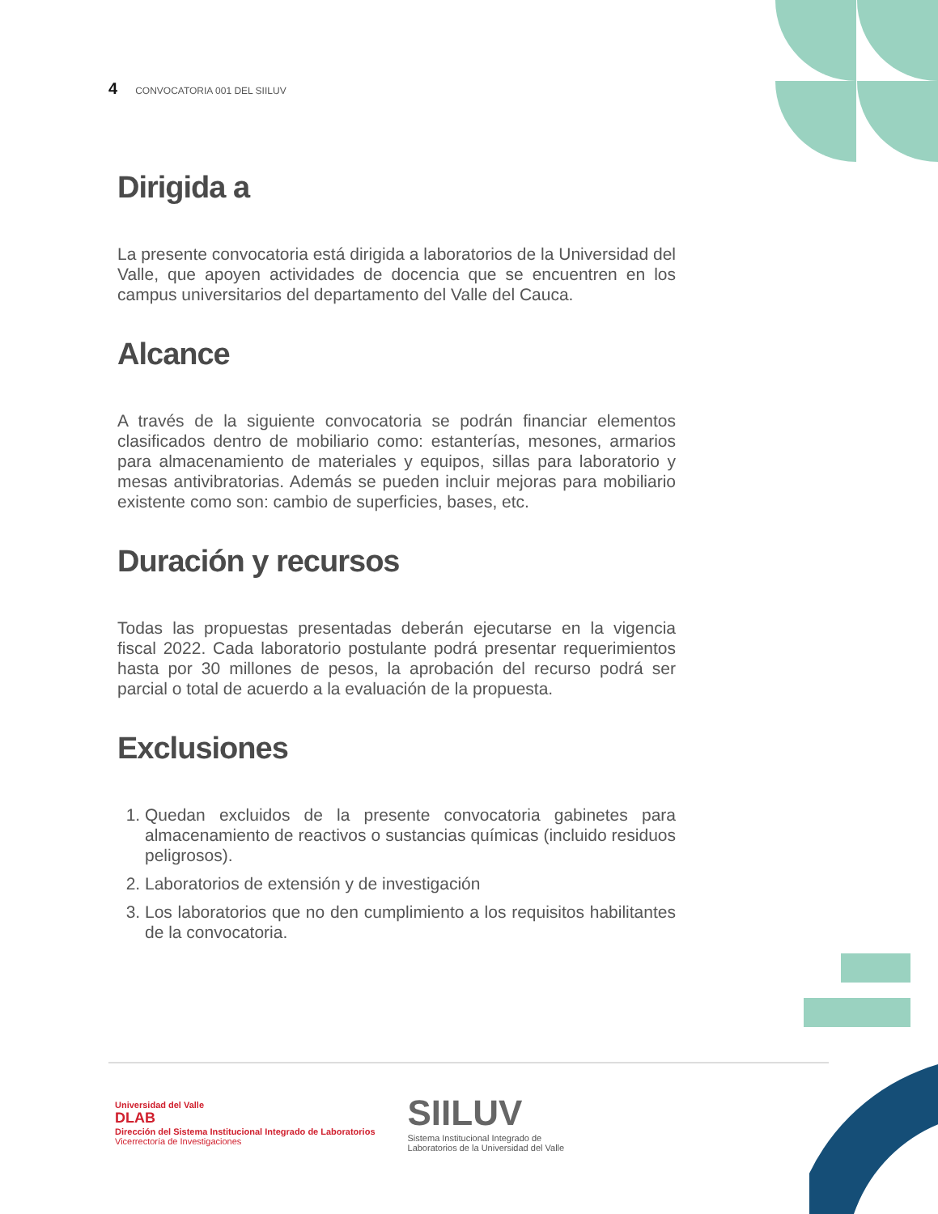4 CONVOCATORIA 001 DEL SIILUV
Dirigida a
La presente convocatoria está dirigida a laboratorios de la Universidad del Valle, que apoyen actividades de docencia que se encuentren en los campus universitarios del departamento del Valle del Cauca.
Alcance
A través de la siguiente convocatoria se podrán financiar elementos clasificados dentro de mobiliario como: estanterías, mesones, armarios para almacenamiento de materiales y equipos, sillas para laboratorio y mesas antivibratorias. Además se pueden incluir mejoras para mobiliario existente como son: cambio de superficies, bases, etc.
Duración y recursos
Todas las propuestas presentadas deberán ejecutarse en la vigencia fiscal 2022. Cada laboratorio postulante podrá presentar requerimientos hasta por 30 millones de pesos, la aprobación del recurso podrá ser parcial o total de acuerdo a la evaluación de la propuesta.
Exclusiones
1. Quedan excluidos de la presente convocatoria gabinetes para almacenamiento de reactivos o sustancias químicas (incluido residuos peligrosos).
2. Laboratorios de extensión y de investigación
3. Los laboratorios que no den cumplimiento a los requisitos habilitantes de la convocatoria.
Universidad del Valle
DLAB
Dirección del Sistema Institucional Integrado de Laboratorios
Vicerrectoría de Investigaciones
SIILUV
Sistema Institucional Integrado de
Laboratorios de la Universidad del Valle